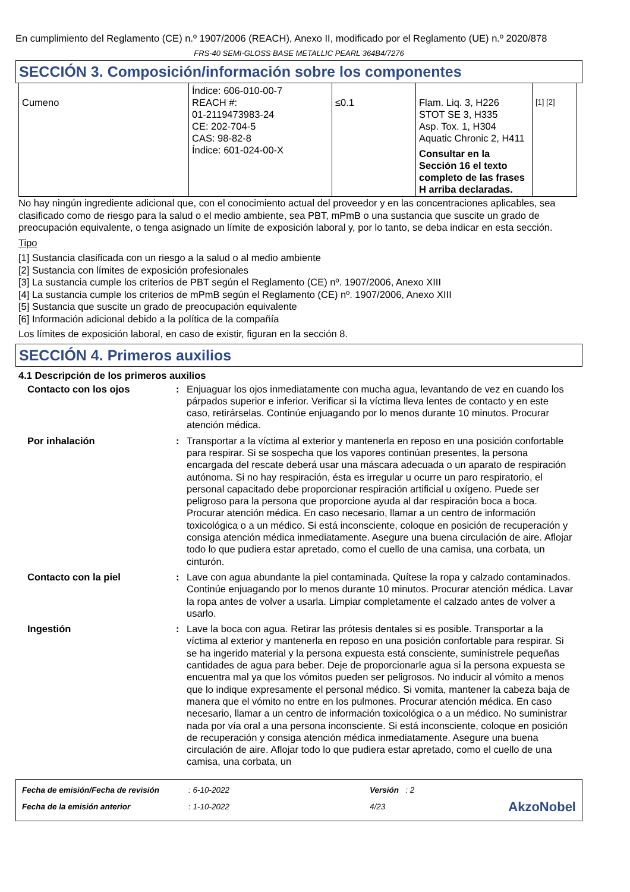En cumplimiento del Reglamento (CE) n.º 1907/2006 (REACH), Anexo II, modificado por el Reglamento (UE) n.º 2020/878
FRS-40 SEMI-GLOSS BASE METALLIC PEARL 364B4/7276
SECCIÓN 3. Composición/información sobre los componentes
| Cumeno | Índice: 606-010-00-7 REACH #: 01-2119473983-24 CE: 202-704-5 CAS: 98-82-8 Índice: 601-024-00-X | ≤0.1 | Flam. Liq. 3, H226 STOT SE 3, H335 Asp. Tox. 1, H304 Aquatic Chronic 2, H411 Consultar en la Sección 16 el texto completo de las frases H arriba declaradas. | [1] [2] |
No hay ningún ingrediente adicional que, con el conocimiento actual del proveedor y en las concentraciones aplicables, sea clasificado como de riesgo para la salud o el medio ambiente, sea PBT, mPmB o una sustancia que suscite un grado de preocupación equivalente, o tenga asignado un límite de exposición laboral y, por lo tanto, se deba indicar en esta sección.
Tipo
[1] Sustancia clasificada con un riesgo a la salud o al medio ambiente
[2] Sustancia con límites de exposición profesionales
[3] La sustancia cumple los criterios de PBT según el Reglamento (CE) nº. 1907/2006, Anexo XIII
[4] La sustancia cumple los criterios de mPmB según el Reglamento (CE) nº. 1907/2006, Anexo XIII
[5] Sustancia que suscite un grado de preocupación equivalente
[6] Información adicional debido a la política de la compañía
Los límites de exposición laboral, en caso de existir, figuran en la sección 8.
SECCIÓN 4. Primeros auxilios
4.1 Descripción de los primeros auxilios
| Contacto con los ojos | : | Enjuaguar los ojos inmediatamente con mucha agua, levantando de vez en cuando los párpados superior e inferior. Verificar si la víctima lleva lentes de contacto y en este caso, retirárselas. Continúe enjuagando por lo menos durante 10 minutos. Procurar atención médica. |
| Por inhalación | : | Transportar a la víctima al exterior y mantenerla en reposo en una posición confortable para respirar. Si se sospecha que los vapores continúan presentes, la persona encargada del rescate deberá usar una máscara adecuada o un aparato de respiración autónoma. Si no hay respiración, ésta es irregular u ocurre un paro respiratorio, el personal capacitado debe proporcionar respiración artificial u oxígeno. Puede ser peligroso para la persona que proporcione ayuda al dar respiración boca a boca. Procurar atención médica. En caso necesario, llamar a un centro de información toxicológica o a un médico. Si está inconsciente, coloque en posición de recuperación y consiga atención médica inmediatamente. Asegure una buena circulación de aire. Aflojar todo lo que pudiera estar apretado, como el cuello de una camisa, una corbata, un cinturón. |
| Contacto con la piel | : | Lave con agua abundante la piel contaminada. Quítese la ropa y calzado contaminados. Continúe enjuagando por lo menos durante 10 minutos. Procurar atención médica. Lavar la ropa antes de volver a usarla. Limpiar completamente el calzado antes de volver a usarlo. |
| Ingestión | : | Lave la boca con agua. Retirar las prótesis dentales si es posible. Transportar a la víctima al exterior y mantenerla en reposo en una posición confortable para respirar. Si se ha ingerido material y la persona expuesta está consciente, suminístrele pequeñas cantidades de agua para beber. Deje de proporcionarle agua si la persona expuesta se encuentra mal ya que los vómitos pueden ser peligrosos. No inducir al vómito a menos que lo indique expresamente el personal médico. Si vomita, mantener la cabeza baja de manera que el vómito no entre en los pulmones. Procurar atención médica. En caso necesario, llamar a un centro de información toxicológica o a un médico. No suministrar nada por vía oral a una persona inconsciente. Si está inconsciente, coloque en posición de recuperación y consiga atención médica inmediatamente. Asegure una buena circulación de aire. Aflojar todo lo que pudiera estar apretado, como el cuello de una camisa, una corbata, un |
| Fecha de emisión/Fecha de revisión | : 6-10-2022 | Versión : 2 | |
| Fecha de la emisión anterior | : 1-10-2022 | 4/23 | AkzoNobel |